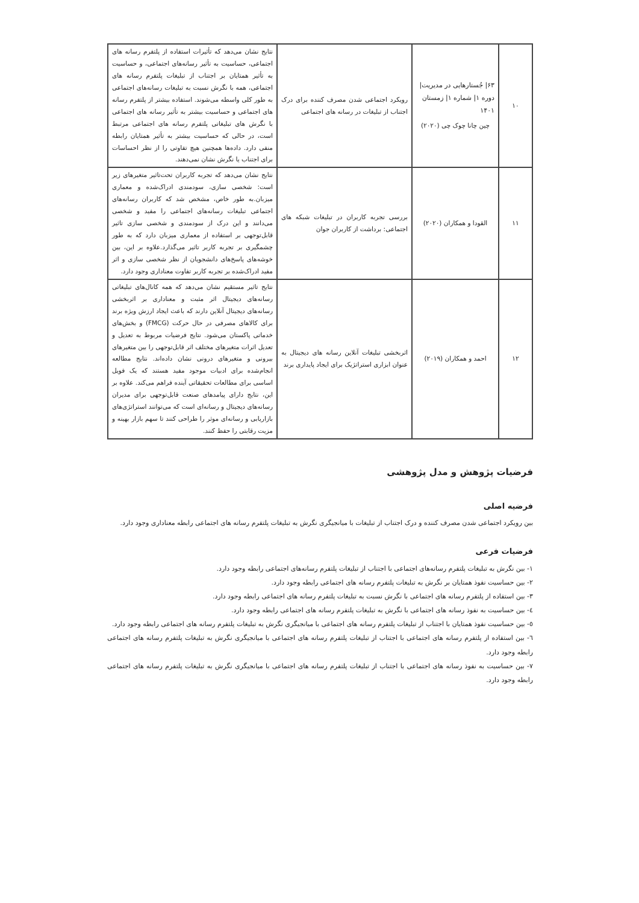| ۱۰ | ۶۳/ جُستارهایی در مدیریت/ دوره ۱/ شماره ۱/ زمستان ۱۴۰۱ چین چانا چوک چی (۲۰۲۰) | رویکرد اجتماعی شدن مصرف کننده برای درک اجتناب از تبلیغات در رسانه های اجتماعی | نتایج نشان می‌دهد که تأثیرات استفاده از پلتفرم رسانه های اجتماعی، حساسیت به تأثیر رسانه‌های اجتماعی، و حساسیت به تأثیر همتایان بر اجتناب از تبلیغات پلتفرم رسانه های اجتماعی، همه با نگرش نسبت به تبلیغات رسانه‌های اجتماعی به طور کلی واسطه می‌شوند. استفاده بیشتر از پلتفرم رسانه های اجتماعی و حساسیت بیشتر به تأثیر رسانه های اجتماعی با نگرش های تبلیغاتی پلتفرم رسانه های اجتماعی مرتبط است، در حالی که حساسیت بیشتر به تأثیر همتایان رابطه منفی دارد. داده‌ها همچنین هیچ تفاوتی را از نظر احساسات برای اجتناب یا نگرش نشان نمی‌دهند. |
| ۱۱ | القودا و همکاران (۲۰۲۰) | بررسی تجربه کاربران در تبلیغات شبکه های اجتماعی: برداشت از کاربران جوان | نتایج نشان می‌دهد که تجربه کاربران تحت‌تاثیر متغیرهای زیر است: شخصی سازی، سودمندی ادراک‌شده و معماری میزبان.به طور خاص، مشخص شد که کاربران رسانه‌های اجتماعی تبلیغات رسانه‌های اجتماعی را مفید و شخصی می‌دانند و این درک از سودمندی و شخصی سازی تاثیر قابل‌توجهی بر استفاده از معماری میزبان دارد که به طور چشمگیری بر تجربه کاربر تاثیر می‌گذارد.علاوه بر این، بین خوشه‌های پاسخ‌های دانشجویان از نظر شخصی سازی و اثر مفید ادراک‌شده بر تجربه کاربر تفاوت معناداری وجود دارد. |
| ۱۲ | احمد و همکاران (۲۰۱۹) | اثربخشی تبلیغات آنلاین رسانه های دیجیتال به عنوان ابزاری استراتژیک برای ایجاد پایداری برند | نتایج تاثیر مستقیم نشان می‌دهد که همه کانال‌های تبلیغاتی رسانه‌های دیجیتال اثر مثبت و معناداری بر اثربخشی رسانه‌های دیجیتال آنلاین دارند که باعث ایجاد ارزش ویژه برند برای کالاهای مصرفی در حال حرکت (FMCG) و بخش‌های خدماتی پاکستان می‌شود. نتایج فرضیات مربوط به تعدیل و تعدیل اثرات متغیرهای مختلف اثر قابل‌توجهی را بین متغیرهای بیرونی و متغیرهای درونی نشان داده‌اند. نتایج مطالعه انجام‌شده برای ادبیات موجود مفید هستند که یک فویل اساسی برای مطالعات تحقیقاتی آینده فراهم می‌کند. علاوه بر این، نتایج دارای پیامدهای صنعت قابل‌توجهی برای مدیران رسانه‌های دیجیتال و رسانه‌ای است که می‌توانند استراتژی‌های بازاریابی و رسانه‌ای موثر را طراحی کنند تا سهم بازار بهینه و مزیت رقابتی را حفظ کنند. |
فرضیات پژوهش و مدل پژوهشی
فرضیه اصلی
بین رویکرد اجتماعی شدن مصرف کننده و درک اجتناب از تبلیغات با میانجیگری نگرش به تبلیغات پلتفرم رسانه های اجتماعی رابطه معناداری وجود دارد.
فرضیات فرعی
۱- بین نگرش به تبلیغات پلتفرم رسانه‌های اجتماعی با اجتناب از تبلیغات پلتفرم رسانه‌های اجتماعی رابطه وجود دارد.
۲- بین حساسیت نفوذ همتایان بر نگرش به تبلیغات پلتفرم رسانه های اجتماعی رابطه وجود دارد.
۳- بین استفاده از پلتفرم رسانه های اجتماعی با نگرش نسبت به تبلیغات پلتفرم رسانه های اجتماعی رابطه وجود دارد.
٤- بین حساسیت به نفوذ رسانه های اجتماعی با نگرش به تبلیغات پلتفرم رسانه های اجتماعی رابطه وجود دارد.
٥- بین حساسیت نفوذ همتایان با اجتناب از تبلیغات پلتفرم رسانه های اجتماعی با میانجیگری نگرش به تبلیغات پلتفرم رسانه های اجتماعی رابطه وجود دارد.
٦- بین استفاده از پلتفرم رسانه های اجتماعی با اجتناب از تبلیغات پلتفرم رسانه های اجتماعی با میانجیگری نگرش به تبلیغات پلتفرم رسانه های اجتماعی رابطه وجود دارد.
٧- بین حساسیت به نفوذ رسانه های اجتماعی با اجتناب از تبلیغات پلتفرم رسانه های اجتماعی با میانجیگری نگرش به تبلیغات پلتفرم رسانه های اجتماعی رابطه وجود دارد.